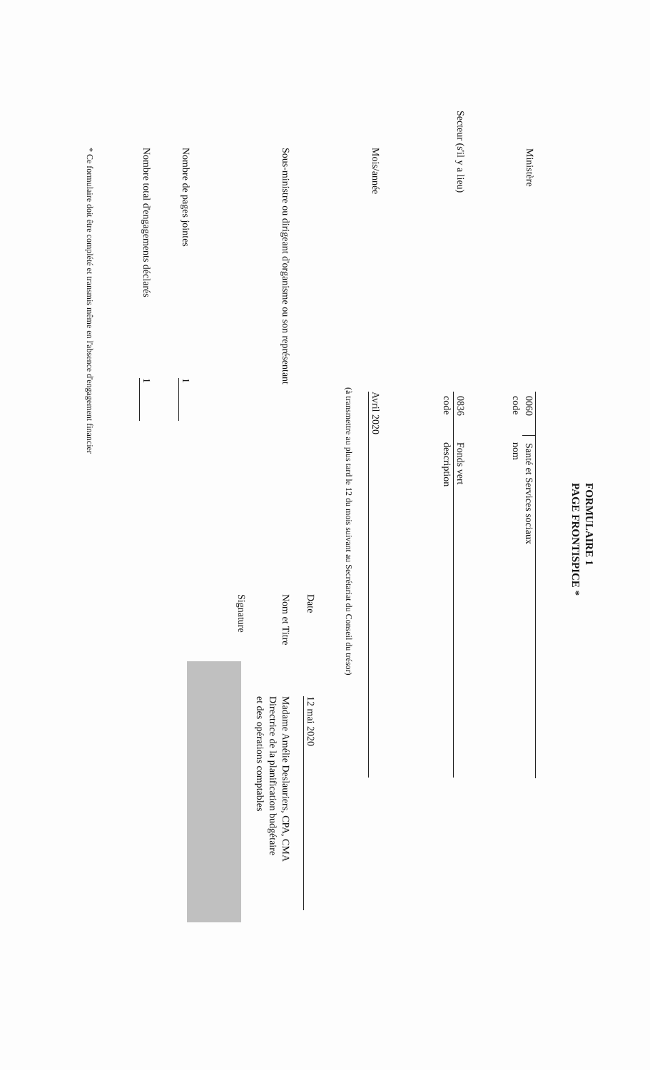FORMULAIRE 1
PAGE FRONTISPICE *
Ministère 0060 Santé et Services sociaux
code nom
Secteur (s'il y a lieu) 0836 Fonds vert
code description
Mois/année Avril 2020
(à transmettre au plus tard le 12 du mois suivant au Secrétariat du Conseil du trésor)
Date 12 mai 2020
Sous-ministre ou dirigeant d'organisme ou son représentant Nom et Titre Madame Amélie Deslauriers, CPA, CMA
Directrice de la planification budgétaire
et des opérations comptables
Signature
Nombre de pages jointes 1
Nombre total d'engagements déclarés 1
* Ce formulaire doit être complété et transmis même en l'absence d'engagement financier